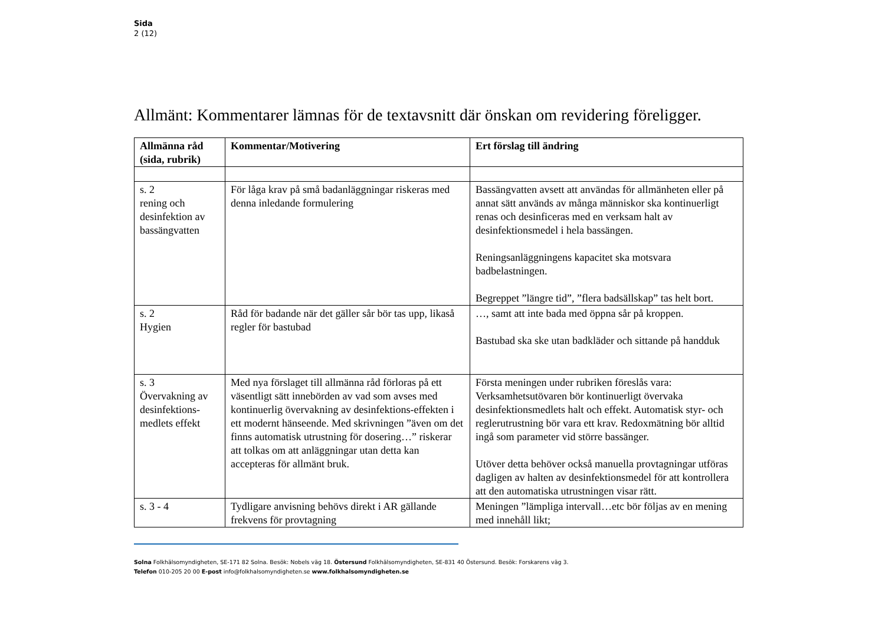Sida
2 (12)
Allmänt: Kommentarer lämnas för de textavsnitt där önskan om revidering föreligger.
| Allmänna råd (sida, rubrik) | Kommentar/Motivering | Ert förslag till ändring |
| --- | --- | --- |
| s. 2 rening och desinfektion av bassängvatten | För låga krav på små badanläggningar riskeras med denna inledande formulering | Bassängvatten avsett att användas för allmänheten eller på annat sätt används av många människor ska kontinuerligt renas och desinficeras med en verksam halt av desinfektionsmedel i hela bassängen. Reningsanläggningens kapacitet ska motsvara badbelastningen. Begreppet ”längre tid”, ”flera badsällskap” tas helt bort. |
| s. 2 Hygien | Råd för badande när det gäller sår bör tas upp, likaså regler för bastubad | …, samt att inte bada med öppna sår på kroppen. Bastubad ska ske utan badkläder och sittande på handduk |
| s. 3 Övervakning av desinfektions-medlets effekt | Med nya förslaget till allmänna råd förloras på ett väsentligt sätt innebörden av vad som avses med kontinuerlig övervakning av desinfektions-effekten i ett modernt hänseende. Med skrivningen ”även om det finns automatisk utrustning för dosering…” riskerar att tolkas om att anläggningar utan detta kan accepteras för allmänt bruk. | Första meningen under rubriken föreslås vara: Verksamhetsutövaren bör kontinuerligt övervaka desinfektionsmedlets halt och effekt. Automatisk styr- och reglerutrustning bör vara ett krav. Redoxmätning bör alltid ingå som parameter vid större bassänger. Utöver detta behöver också manuella provtagningar utföras dagligen av halten av desinfektionsmedel för att kontrollera att den automatiska utrustningen visar rätt. |
| s. 3 - 4 | Tydligare anvisning behövs direkt i AR gällande frekvens för provtagning | Meningen ”lämpliga intervall…etc bör följas av en mening med innehåll likt; |
Solna Folkhälsomyndigheten, SE-171 82 Solna. Besök: Nobels väg 18. Östersund Folkhälsomyndigheten, SE-831 40 Östersund. Besök: Forskarens väg 3.
Telefon 010-205 20 00 E-post info@folkhalsomyndigheten.se www.folkhalsomyndigheten.se